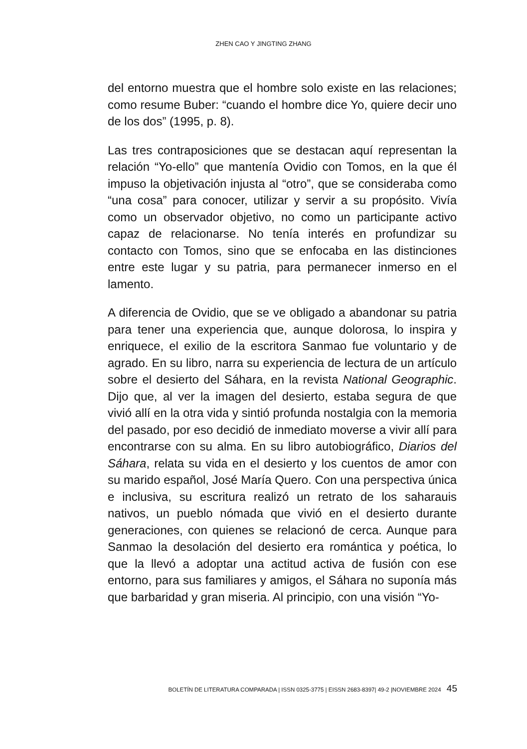ZHEN CAO Y JINGTING ZHANG
del entorno muestra que el hombre solo existe en las relaciones; como resume Buber: “cuando el hombre dice Yo, quiere decir uno de los dos” (1995, p. 8).
Las tres contraposiciones que se destacan aquí representan la relación “Yo-ello” que mantenía Ovidio con Tomos, en la que él impuso la objetivación injusta al “otro”, que se consideraba como “una cosa” para conocer, utilizar y servir a su propósito. Vivía como un observador objetivo, no como un participante activo capaz de relacionarse. No tenía interés en profundizar su contacto con Tomos, sino que se enfocaba en las distinciones entre este lugar y su patria, para permanecer inmerso en el lamento.
A diferencia de Ovidio, que se ve obligado a abandonar su patria para tener una experiencia que, aunque dolorosa, lo inspira y enriquece, el exilio de la escritora Sanmao fue voluntario y de agrado. En su libro, narra su experiencia de lectura de un artículo sobre el desierto del Sáhara, en la revista National Geographic. Dijo que, al ver la imagen del desierto, estaba segura de que vivió allí en la otra vida y sintió profunda nostalgia con la memoria del pasado, por eso decidió de inmediato moverse a vivir allí para encontrarse con su alma. En su libro autobiográfico, Diarios del Sáhara, relata su vida en el desierto y los cuentos de amor con su marido español, José María Quero. Con una perspectiva única e inclusiva, su escritura realizó un retrato de los saharauis nativos, un pueblo nómada que vivió en el desierto durante generaciones, con quienes se relacionó de cerca. Aunque para Sanmao la desolación del desierto era romántica y poética, lo que la llevó a adoptar una actitud activa de fusión con ese entorno, para sus familiares y amigos, el Sáhara no suponía más que barbaridad y gran miseria. Al principio, con una visión “Yo-
BOLETÍN DE LITERATURA COMPARADA | ISSN 0325-3775 | EISSN 2683-8397| 49-2 |NOVIEMBRE 2024 45